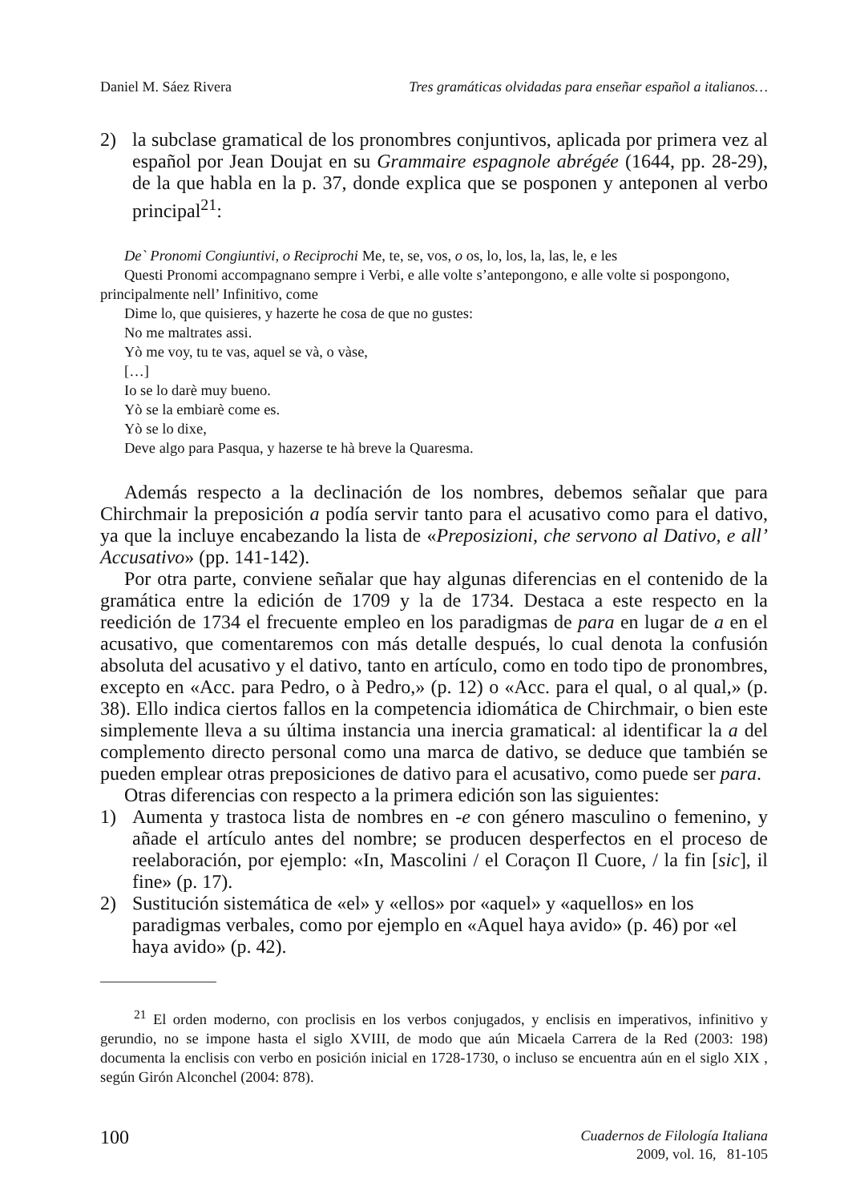Daniel M. Sáez Rivera Tres gramáticas olvidadas para enseñar español a italianos…
2) la subclase gramatical de los pronombres conjuntivos, aplicada por primera vez al español por Jean Doujat en su Grammaire espagnole abrégée (1644, pp. 28-29), de la que habla en la p. 37, donde explica que se posponen y anteponen al verbo principal<sup>21</sup>:
De` Pronomi Congiuntivi, o Reciprochi Me, te, se, vos, o os, lo, los, la, las, le, e les
Questi Pronomi accompagnano sempre i Verbi, e alle volte s’antepongono, e alle volte si pospongono, principalmente nell’ Infinitivo, come
Dime lo, que quisieres, y hazerte he cosa de que no gustes:
No me maltrates assi.
Yò me voy, tu te vas, aquel se và, o vàse,
[…]
Io se lo darè muy bueno.
Yò se la embiarè come es.
Yò se lo dixe,
Deve algo para Pasqua, y hazerse te hà breve la Quaresma.
Además respecto a la declinación de los nombres, debemos señalar que para Chirchmair la preposición a podía servir tanto para el acusativo como para el dativo, ya que la incluye encabezando la lista de «Preposizioni, che servono al Dativo, e all’ Accusativo» (pp. 141-142).
Por otra parte, conviene señalar que hay algunas diferencias en el contenido de la gramática entre la edición de 1709 y la de 1734. Destaca a este respecto en la reedición de 1734 el frecuente empleo en los paradigmas de para en lugar de a en el acusativo, que comentaremos con más detalle después, lo cual denota la confusión absoluta del acusativo y el dativo, tanto en artículo, como en todo tipo de pronombres, excepto en «Acc. para Pedro, o à Pedro,» (p. 12) o «Acc. para el qual, o al qual,» (p. 38). Ello indica ciertos fallos en la competencia idiomática de Chirchmair, o bien este simplemente lleva a su última instancia una inercia gramatical: al identificar la a del complemento directo personal como una marca de dativo, se deduce que también se pueden emplear otras preposiciones de dativo para el acusativo, como puede ser para.
Otras diferencias con respecto a la primera edición son las siguientes:
1) Aumenta y trastoca lista de nombres en -e con género masculino o femenino, y añade el artículo antes del nombre; se producen desperfectos en el proceso de reelaboración, por ejemplo: «In, Mascolini / el Coraçon Il Cuore, / la fin [sic], il fine» (p. 17).
2) Sustitución sistemática de «el» y «ellos» por «aquel» y «aquellos» en los paradigmas verbales, como por ejemplo en «Aquel haya avido» (p. 46) por «el haya avido» (p. 42).
<sup>21</sup> El orden moderno, con proclisis en los verbos conjugados, y enclisis en imperativos, infinitivo y gerundio, no se impone hasta el siglo XVIII, de modo que aún Micaela Carrera de la Red (2003: 198) documenta la enclisis con verbo en posición inicial en 1728-1730, o incluso se encuentra aún en el siglo XIX , según Girón Alconchel (2004: 878).
100 Cuadernos de Filología Italiana
2009, vol. 16, 81-105